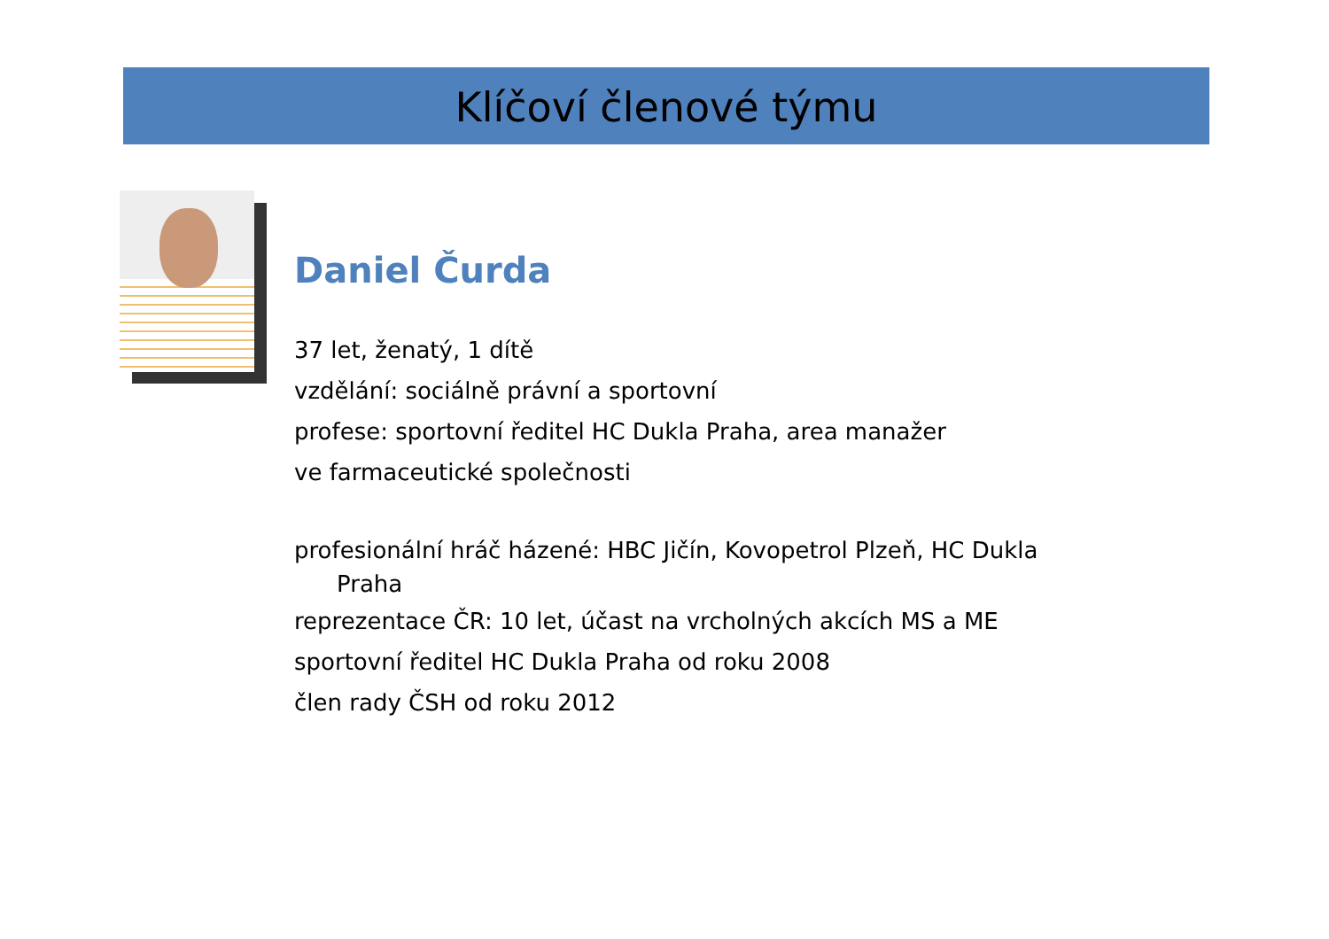Klíčoví členové týmu
Daniel Čurda
37 let, ženatý, 1 dítě
vzdělání: sociálně právní a sportovní
profese: sportovní ředitel HC Dukla Praha, area manažer
ve farmaceutické společnosti
profesionální hráč házené: HBC Jičín, Kovopetrol Plzeň, HC Dukla
Praha
reprezentace ČR: 10 let, účast na vrcholných akcích MS a ME
sportovní ředitel HC Dukla Praha od roku 2008
člen rady ČSH od roku 2012